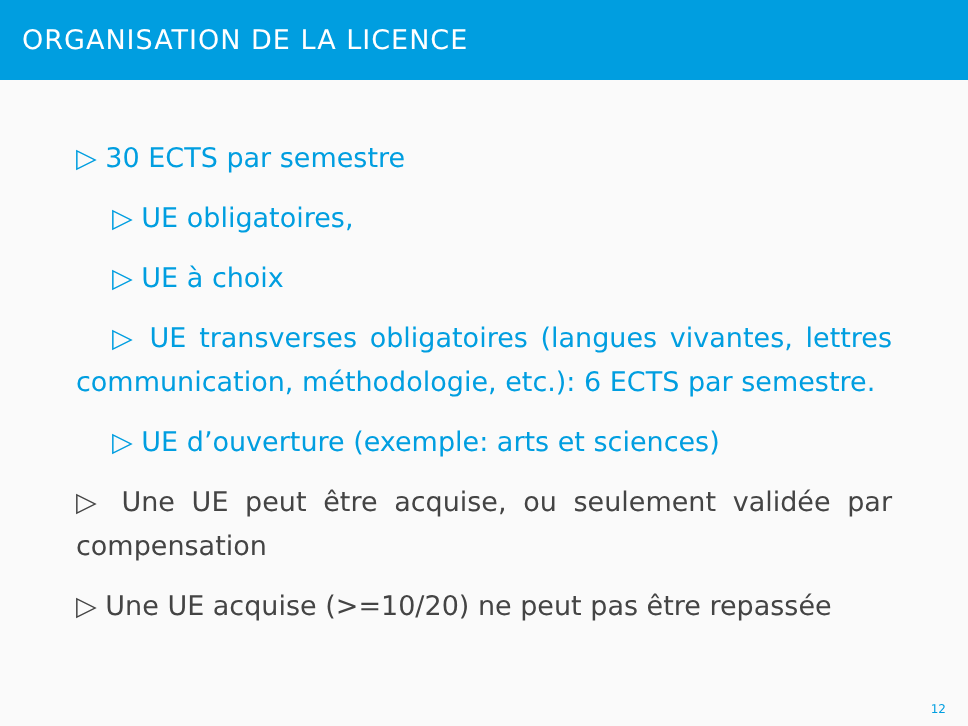ORGANISATION DE LA LICENCE
▷ 30 ECTS par semestre
▷ UE obligatoires,
▷ UE à choix
▷ UE transverses obligatoires (langues vivantes, lettres communication, méthodologie, etc.): 6 ECTS par semestre.
▷ UE d’ouverture (exemple: arts et sciences)
▷ Une UE peut être acquise, ou seulement validée par compensation
▷ Une UE acquise (>=10/20) ne peut pas être repassée
12